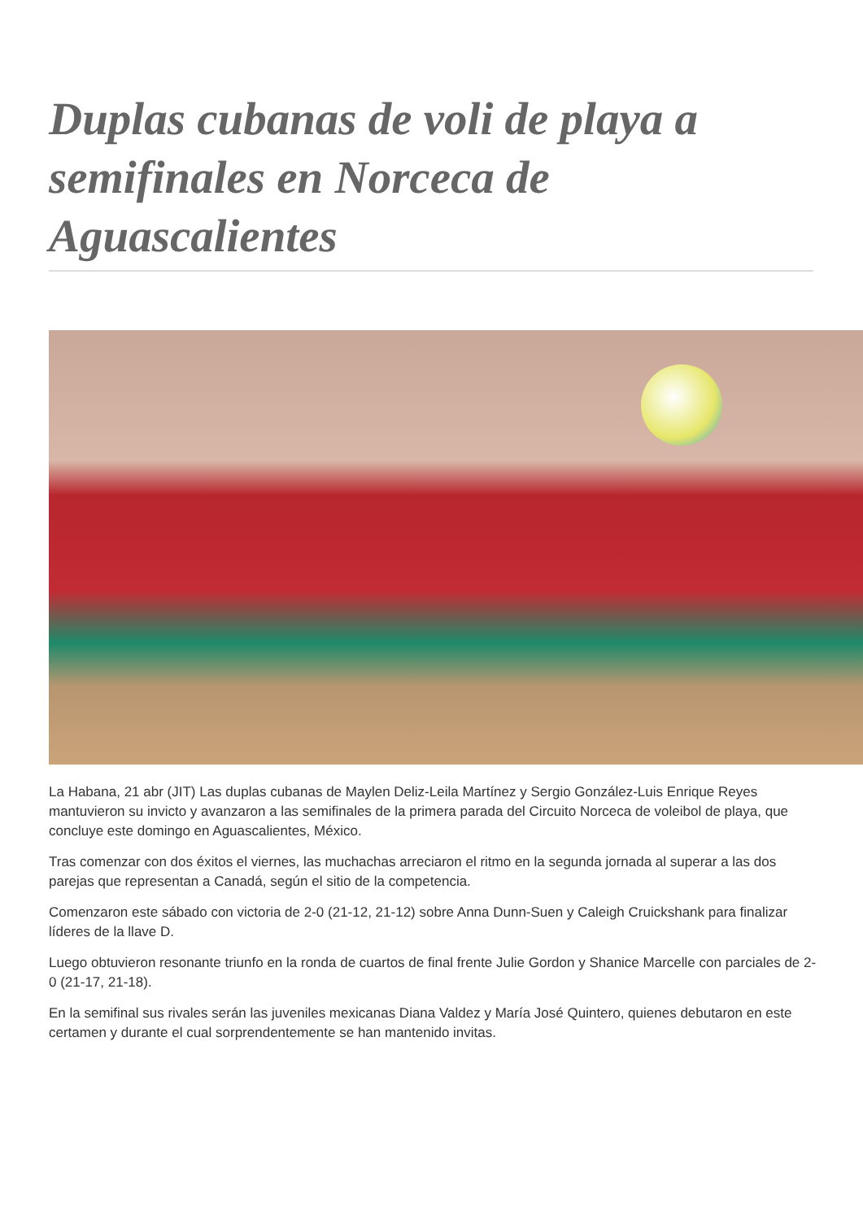Duplas cubanas de voli de playa a semifinales en Norceca de Aguascalientes
La Habana, 21 abr (JIT) Las duplas cubanas de Maylen Deliz-Leila Martínez y Sergio González-Luis Enrique Reyes mantuvieron su invicto y avanzaron a las semifinales de la primera parada del Circuito Norceca de voleibol de playa, que concluye este domingo en Aguascalientes, México.
Tras comenzar con dos éxitos el viernes, las muchachas arreciaron el ritmo en la segunda jornada al superar a las dos parejas que representan a Canadá, según el sitio de la competencia.
Comenzaron este sábado con victoria de 2-0 (21-12, 21-12) sobre Anna Dunn-Suen y Caleigh Cruickshank para finalizar líderes de la llave D.
Luego obtuvieron resonante triunfo en la ronda de cuartos de final frente Julie Gordon y Shanice Marcelle con parciales de 2-0 (21-17, 21-18).
En la semifinal sus rivales serán las juveniles mexicanas Diana Valdez y María José Quintero, quienes debutaron en este certamen y durante el cual sorprendentemente se han mantenido invitas.